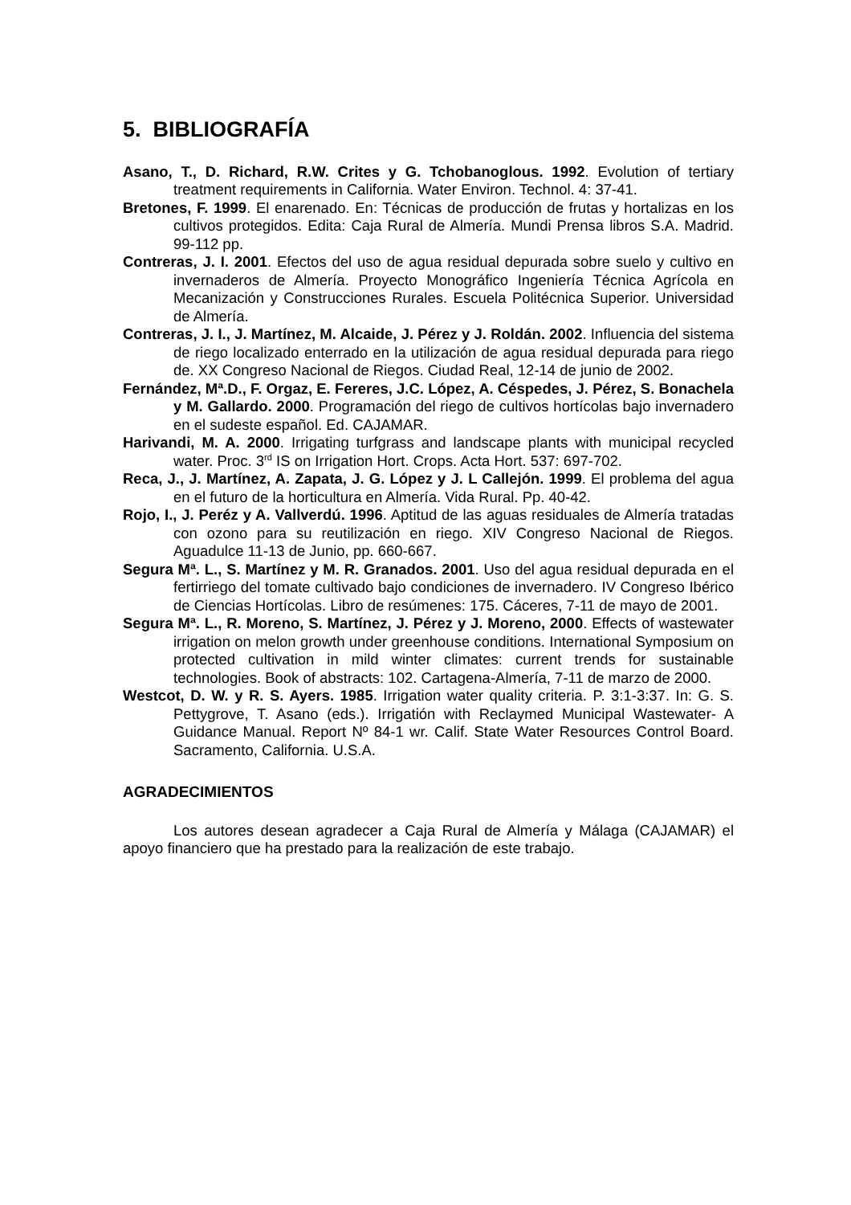5. BIBLIOGRAFÍA
Asano, T., D. Richard, R.W. Crites y G. Tchobanoglous. 1992. Evolution of tertiary treatment requirements in California. Water Environ. Technol. 4: 37-41.
Bretones, F. 1999. El enarenado. En: Técnicas de producción de frutas y hortalizas en los cultivos protegidos. Edita: Caja Rural de Almería. Mundi Prensa libros S.A. Madrid. 99-112 pp.
Contreras, J. I. 2001. Efectos del uso de agua residual depurada sobre suelo y cultivo en invernaderos de Almería. Proyecto Monográfico Ingeniería Técnica Agrícola en Mecanización y Construcciones Rurales. Escuela Politécnica Superior. Universidad de Almería.
Contreras, J. I., J. Martínez, M. Alcaide, J. Pérez y J. Roldán. 2002. Influencia del sistema de riego localizado enterrado en la utilización de agua residual depurada para riego de. XX Congreso Nacional de Riegos. Ciudad Real, 12-14 de junio de 2002.
Fernández, Mª.D., F. Orgaz, E. Fereres, J.C. López, A. Céspedes, J. Pérez, S. Bonachela y M. Gallardo. 2000. Programación del riego de cultivos hortícolas bajo invernadero en el sudeste español. Ed. CAJAMAR.
Harivandi, M. A. 2000. Irrigating turfgrass and landscape plants with municipal recycled water. Proc. 3<sup>rd</sup> IS on Irrigation Hort. Crops. Acta Hort. 537: 697-702.
Reca, J., J. Martínez, A. Zapata, J. G. López y J. L Callejón. 1999. El problema del agua en el futuro de la horticultura en Almería. Vida Rural. Pp. 40-42.
Rojo, I., J. Peréz y A. Vallverdú. 1996. Aptitud de las aguas residuales de Almería tratadas con ozono para su reutilización en riego. XIV Congreso Nacional de Riegos. Aguadulce 11-13 de Junio, pp. 660-667.
Segura Mª. L., S. Martínez y M. R. Granados. 2001. Uso del agua residual depurada en el fertirriego del tomate cultivado bajo condiciones de invernadero. IV Congreso Ibérico de Ciencias Hortícolas. Libro de resúmenes: 175. Cáceres, 7-11 de mayo de 2001.
Segura Mª. L., R. Moreno, S. Martínez, J. Pérez y J. Moreno, 2000. Effects of wastewater irrigation on melon growth under greenhouse conditions. International Symposium on protected cultivation in mild winter climates: current trends for sustainable technologies. Book of abstracts: 102. Cartagena-Almería, 7-11 de marzo de 2000.
Westcot, D. W. y R. S. Ayers. 1985. Irrigation water quality criteria. P. 3:1-3:37. In: G. S. Pettygrove, T. Asano (eds.). Irrigatión with Reclaymed Municipal Wastewater- A Guidance Manual. Report Nº 84-1 wr. Calif. State Water Resources Control Board. Sacramento, California. U.S.A.
AGRADECIMIENTOS
Los autores desean agradecer a Caja Rural de Almería y Málaga (CAJAMAR) el apoyo financiero que ha prestado para la realización de este trabajo.